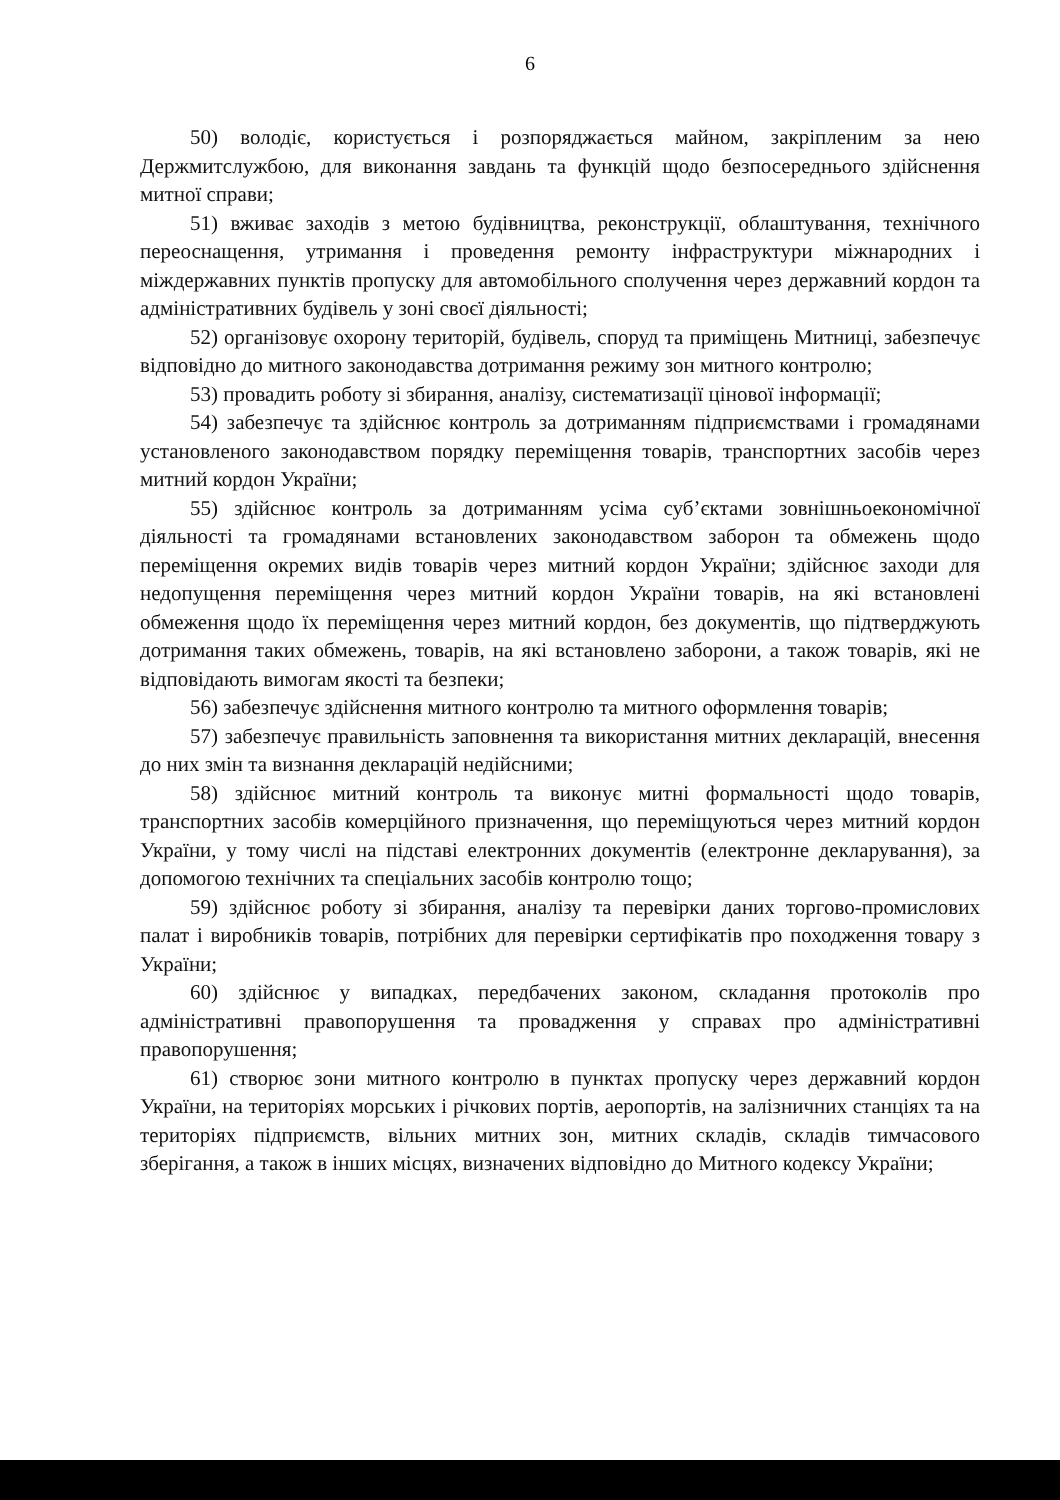6
50) володіє, користується і розпоряджається майном, закріпленим за нею Держмитслужбою, для виконання завдань та функцій щодо безпосереднього здійснення митної справи;
51) вживає заходів з метою будівництва, реконструкції, облаштування, технічного переоснащення, утримання і проведення ремонту інфраструктури міжнародних і міждержавних пунктів пропуску для автомобільного сполучення через державний кордон та адміністративних будівель у зоні своєї діяльності;
52) організовує охорону територій, будівель, споруд та приміщень Митниці, забезпечує відповідно до митного законодавства дотримання режиму зон митного контролю;
53) провадить роботу зі збирання, аналізу, систематизації цінової інформації;
54) забезпечує та здійснює контроль за дотриманням підприємствами і громадянами установленого законодавством порядку переміщення товарів, транспортних засобів через митний кордон України;
55) здійснює контроль за дотриманням усіма суб’єктами зовнішньоекономічної діяльності та громадянами встановлених законодавством заборон та обмежень щодо переміщення окремих видів товарів через митний кордон України; здійснює заходи для недопущення переміщення через митний кордон України товарів, на які встановлені обмеження щодо їх переміщення через митний кордон, без документів, що підтверджують дотримання таких обмежень, товарів, на які встановлено заборони, а також товарів, які не відповідають вимогам якості та безпеки;
56) забезпечує здійснення митного контролю та митного оформлення товарів;
57) забезпечує правильність заповнення та використання митних декларацій, внесення до них змін та визнання декларацій недійсними;
58) здійснює митний контроль та виконує митні формальності щодо товарів, транспортних засобів комерційного призначення, що переміщуються через митний кордон України, у тому числі на підставі електронних документів (електронне декларування), за допомогою технічних та спеціальних засобів контролю тощо;
59) здійснює роботу зі збирання, аналізу та перевірки даних торгово-промислових палат і виробників товарів, потрібних для перевірки сертифікатів про походження товару з України;
60) здійснює у випадках, передбачених законом, складання протоколів про адміністративні правопорушення та провадження у справах про адміністративні правопорушення;
61) створює зони митного контролю в пунктах пропуску через державний кордон України, на територіях морських і річкових портів, аеропортів, на залізничних станціях та на територіях підприємств, вільних митних зон, митних складів, складів тимчасового зберігання, а також в інших місцях, визначених відповідно до Митного кодексу України;